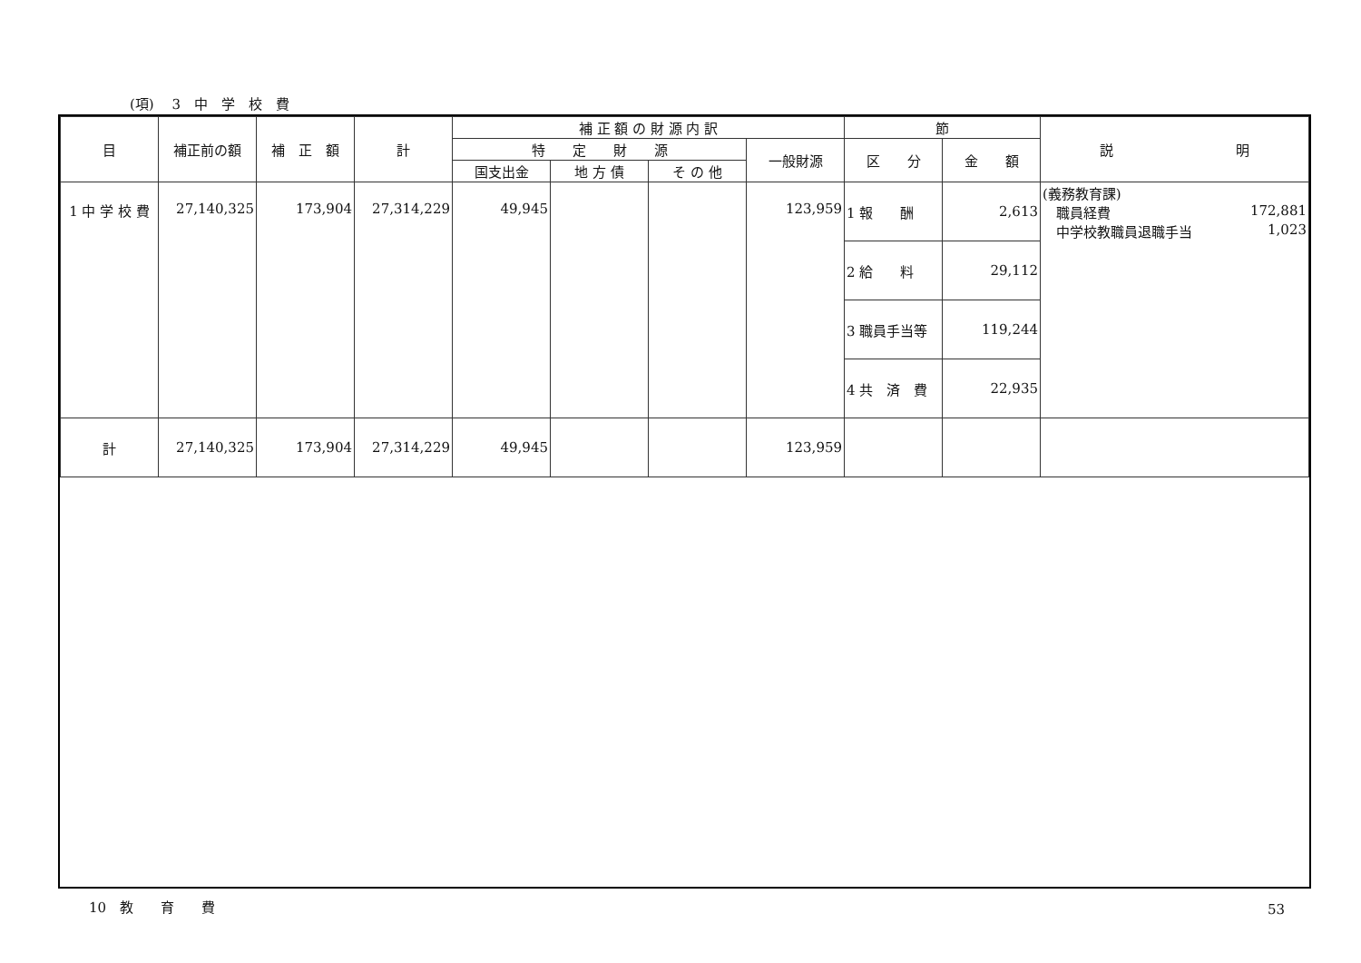(項)　 3　中　学　校　費
| 目 | 補正前の額 | 補 正 額 | 計 | 補 正 額 の 財 源 内 訳 | | | | 節 | | 説 明 |
| --- | --- | --- | --- | --- | --- | --- | --- | --- | --- | --- |
| | | | | 特 定 財 源 | | | 一般財源 | 区 分 | 金 額 | |
| | | | | 国支出金 | 地 方 債 | そ の 他 | | | | |
| 1 中 学 校 費 | 27,140,325 | 173,904 | 27,314,229 | 49,945 | | | 123,959 | 1 報 酬 | 2,613 | (義務教育課) 職員経費 172,881 中学校教職員退職手当 1,023 |
| | | | | | | | | 2 給 料 | 29,112 | |
| | | | | | | | | 3 職員手当等 | 119,244 | |
| | | | | | | | | 4 共 済 費 | 22,935 | |
| 計 | 27,140,325 | 173,904 | 27,314,229 | 49,945 | | | 123,959 | | | |
10　教　　育　　費 53